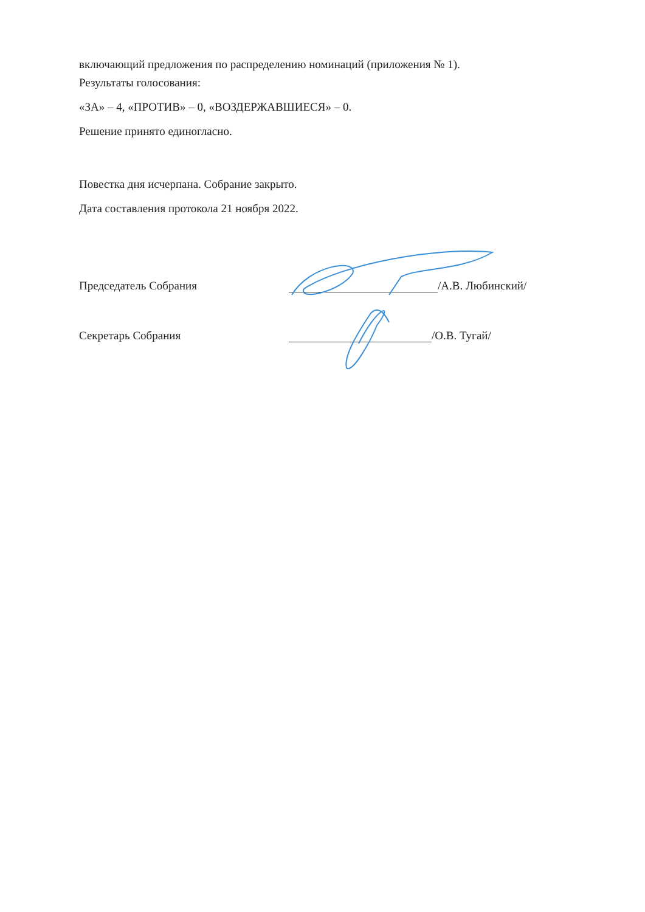включающий предложения по распределению номинаций (приложения № 1).
Результаты голосования:
«ЗА» – 4, «ПРОТИВ» – 0, «ВОЗДЕРЖАВШИЕСЯ» – 0.
Решение принято единогласно.
Повестка дня исчерпана. Собрание закрыто.
Дата составления протокола 21 ноября 2022.
Председатель Собрания /А.В. Любинский/
Секретарь Собрания /О.В. Тугай/